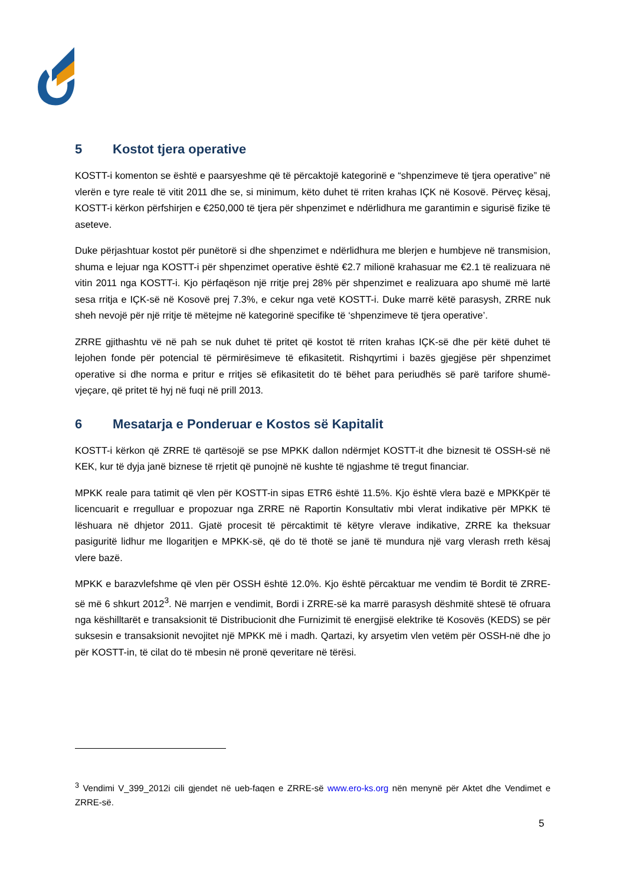5 Kostot tjera operative
KOSTT-i komenton se është e paarsyeshme që të përcaktojë kategorinë e “shpenzimeve të tjera operative” në vlerën e tyre reale të vitit 2011 dhe se, si minimum, këto duhet të rriten krahas IÇK në Kosovë. Përveç kësaj, KOSTT-i kërkon përfshirjen e €250,000 të tjera për shpenzimet e ndërlidhura me garantimin e sigurisë fizike të aseteve.
Duke përjashtuar kostot për punëtorë si dhe shpenzimet e ndërlidhura me blerjen e humbjeve në transmision, shuma e lejuar nga KOSTT-i për shpenzimet operative është €2.7 milionë krahasuar me €2.1 të realizuara në vitin 2011 nga KOSTT-i. Kjo përfaqëson një rritje prej 28% për shpenzimet e realizuara apo shumë më lartë sesa rritja e IÇK-së në Kosovë prej 7.3%, e cekur nga vetë KOSTT-i. Duke marrë këtë parasysh, ZRRE nuk sheh nevojë për një rritje të mëtejme në kategorinë specifike të ‘shpenzimeve të tjera operative’.
ZRRE gjithashtu vë në pah se nuk duhet të pritet që kostot të rriten krahas IÇK-së dhe për këtë duhet të lejohen fonde për potencial të përmirësimeve të efikasitetit. Rishqyrtimi i bazës gjegjëse për shpenzimet operative si dhe norma e pritur e rritjes së efikasitetit do të bëhet para periudhës së parë tarifore shumë-vjeçare, që pritet të hyj në fuqi në prill 2013.
6 Mesatarja e Ponderuar e Kostos së Kapitalit
KOSTT-i kërkon që ZRRE të qartësojë se pse MPKK dallon ndërmjet KOSTT-it dhe biznesit të OSSH-së në KEK, kur të dyja janë biznese të rrjetit që punojnë në kushte të ngjashme të tregut financiar.
MPKK reale para tatimit që vlen për KOSTT-in sipas ETR6 është 11.5%. Kjo është vlera bazë e MPKKpër të licencuarit e rregulluar e propozuar nga ZRRE në Raportin Konsultativ mbi vlerat indikative për MPKK të lëshuara në dhjetor 2011. Gjatë procesit të përcaktimit të këtyre vlerave indikative, ZRRE ka theksuar pasiguritë lidhur me llogaritjen e MPKK-së, që do të thotë se janë të mundura një varg vlerash rreth kësaj vlere bazë.
MPKK e barazvlefshme që vlen për OSSH është 12.0%. Kjo është përcaktuar me vendim të Bordit të ZRRE-së më 6 shkurt 2012<sup>3</sup>. Në marrjen e vendimit, Bordi i ZRRE-së ka marrë parasysh dëshmitë shtesë të ofruara nga këshilltarët e transaksionit të Distribucionit dhe Furnizimit të energjisë elektrike të Kosovës (KEDS) se për suksesin e transaksionit nevojitet një MPKK më i madh. Qartazi, ky arsyetim vlen vetëm për OSSH-në dhe jo për KOSTT-in, të cilat do të mbesin në pronë qeveritare në tërësi.
<sup>3</sup> Vendimi V_399_2012i cili gjendet në ueb-faqen e ZRRE-së www.ero-ks.org nën menynë për Aktet dhe Vendimet e ZRRE-së.
5